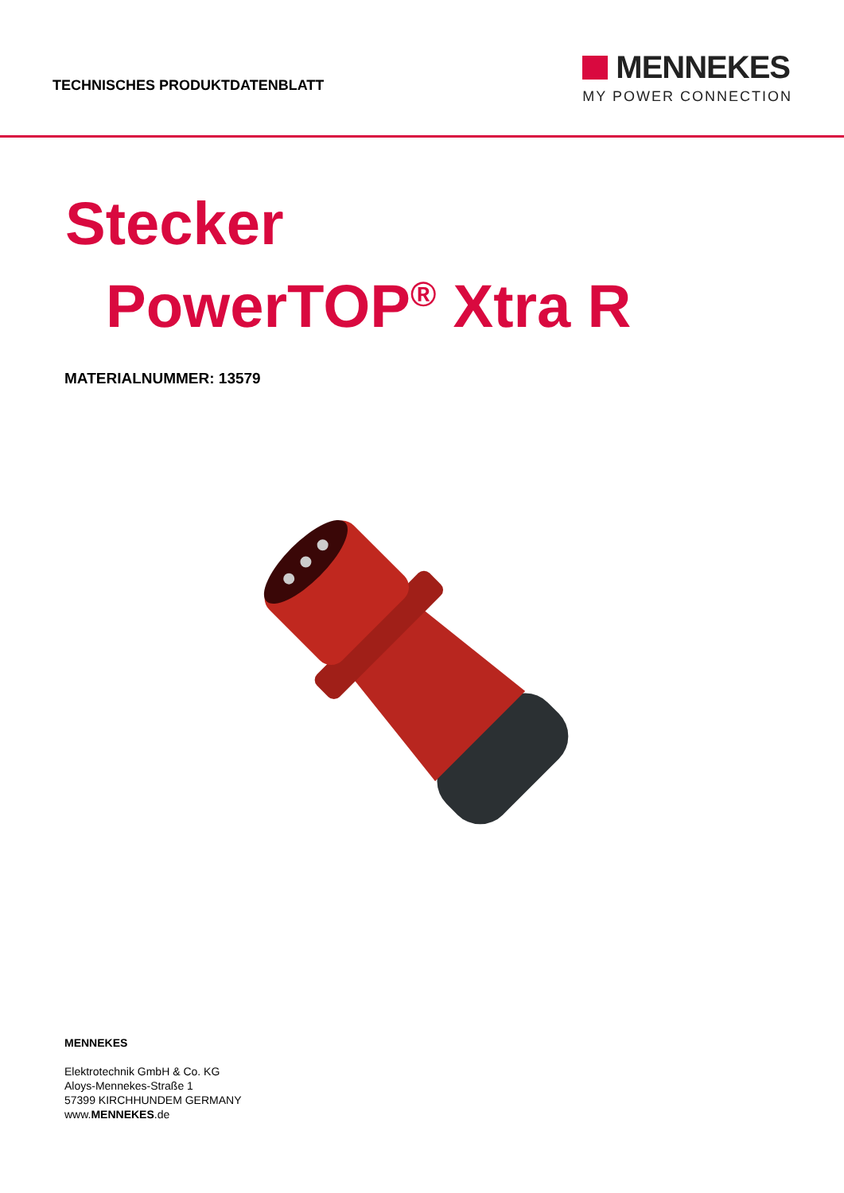TECHNISCHES PRODUKTDATENBLATT
MENNEKES
MY POWER CONNECTION
Stecker
PowerTOP<sup>®</sup> Xtra R
MATERIALNUMMER: 13579
MENNEKES
Elektrotechnik GmbH & Co. KG
Aloys-Mennekes-Straße 1
57399 KIRCHHUNDEM GERMANY
www.MENNEKES.de